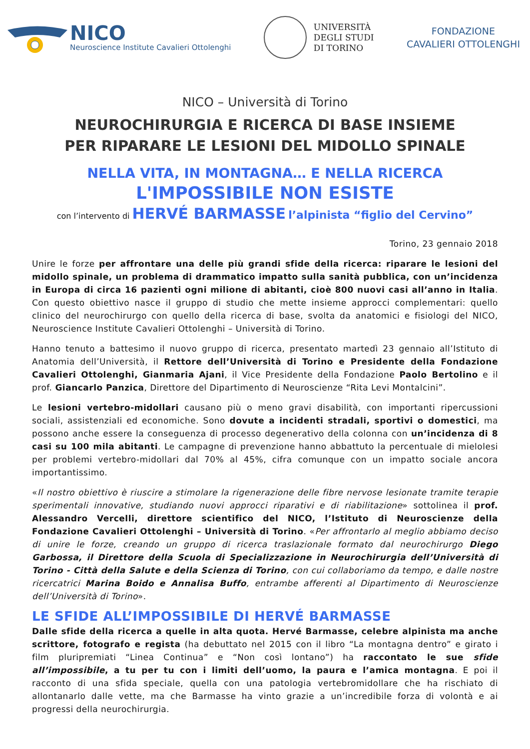NICO
Neuroscience Institute Cavalieri Ottolenghi
UNIVERSITÀ
DEGLI STUDI
DI TORINO
FONDAZIONE
CAVALIERI OTTOLENGHI
NICO – Università di Torino
NEUROCHIRURGIA E RICERCA DI BASE INSIEME
PER RIPARARE LE LESIONI DEL MIDOLLO SPINALE
NELLA VITA, IN MONTAGNA… E NELLA RICERCA
L'IMPOSSIBILE NON ESISTE
con l’intervento di HERVÉ BARMASSE l’alpinista “figlio del Cervino”
Torino, 23 gennaio 2018
Unire le forze per affrontare una delle più grandi sfide della ricerca: riparare le lesioni del midollo spinale, un problema di drammatico impatto sulla sanità pubblica, con un’incidenza in Europa di circa 16 pazienti ogni milione di abitanti, cioè 800 nuovi casi all’anno in Italia. Con questo obiettivo nasce il gruppo di studio che mette insieme approcci complementari: quello clinico del neurochirurgo con quello della ricerca di base, svolta da anatomici e fisiologi del NICO, Neuroscience Institute Cavalieri Ottolenghi – Università di Torino.
Hanno tenuto a battesimo il nuovo gruppo di ricerca, presentato martedì 23 gennaio all’Istituto di Anatomia dell’Università, il Rettore dell’Università di Torino e Presidente della Fondazione Cavalieri Ottolenghi, Gianmaria Ajani, il Vice Presidente della Fondazione Paolo Bertolino e il prof. Giancarlo Panzica, Direttore del Dipartimento di Neuroscienze “Rita Levi Montalcini”.
Le lesioni vertebro-midollari causano più o meno gravi disabilità, con importanti ripercussioni sociali, assistenziali ed economiche. Sono dovute a incidenti stradali, sportivi o domestici, ma possono anche essere la conseguenza di processo degenerativo della colonna con un’incidenza di 8 casi su 100 mila abitanti. Le campagne di prevenzione hanno abbattuto la percentuale di mielolesi per problemi vertebro-midollari dal 70% al 45%, cifra comunque con un impatto sociale ancora importantissimo.
«Il nostro obiettivo è riuscire a stimolare la rigenerazione delle fibre nervose lesionate tramite terapie sperimentali innovative, studiando nuovi approcci riparativi e di riabilitazione» sottolinea il prof. Alessandro Vercelli, direttore scientifico del NICO, l’Istituto di Neuroscienze della Fondazione Cavalieri Ottolenghi – Università di Torino. «Per affrontarlo al meglio abbiamo deciso di unire le forze, creando un gruppo di ricerca traslazionale formato dal neurochirurgo Diego Garbossa, il Direttore della Scuola di Specializzazione in Neurochirurgia dell’Università di Torino - Città della Salute e della Scienza di Torino, con cui collaboriamo da tempo, e dalle nostre ricercatrici Marina Boido e Annalisa Buffo, entrambe afferenti al Dipartimento di Neuroscienze dell’Università di Torino».
LE SFIDE ALL’IMPOSSIBILE DI HERVÉ BARMASSE
Dalle sfide della ricerca a quelle in alta quota. Hervé Barmasse, celebre alpinista ma anche scrittore, fotografo e regista (ha debuttato nel 2015 con il libro “La montagna dentro” e girato i film pluripremiati “Linea Continua” e “Non così lontano”) ha raccontato le sue sfide all’impossibile, a tu per tu con i limiti dell’uomo, la paura e l’amica montagna. E poi il racconto di una sfida speciale, quella con una patologia vertebromidollare che ha rischiato di allontanarlo dalle vette, ma che Barmasse ha vinto grazie a un’incredibile forza di volontà e ai progressi della neurochirurgia.